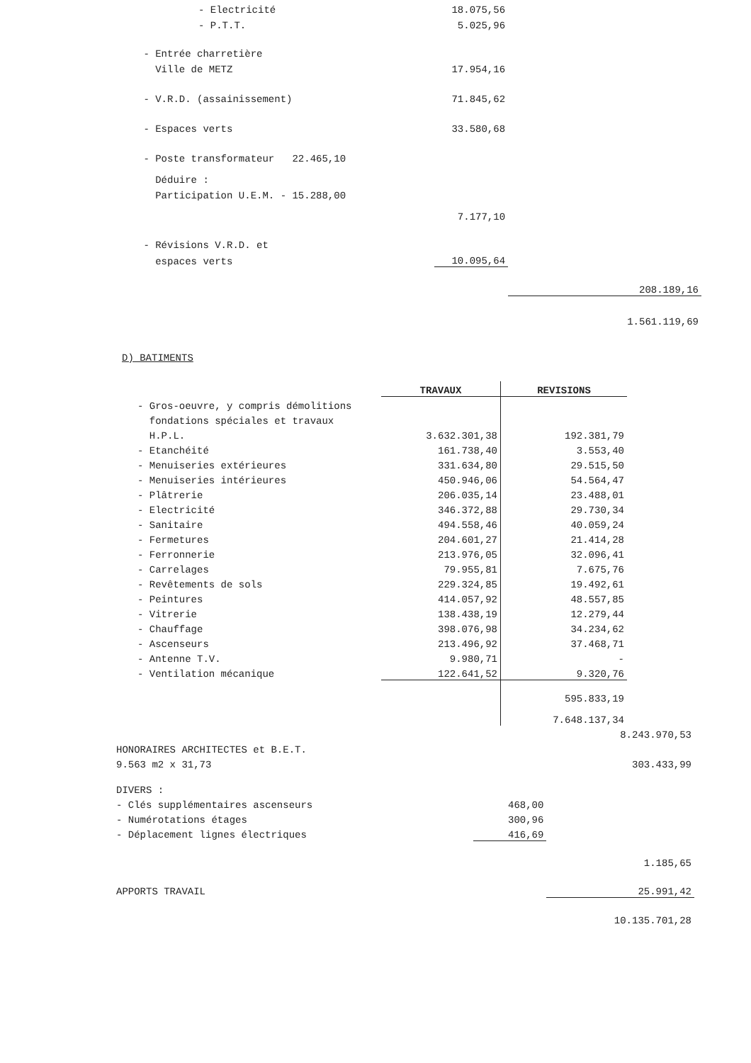| - Electricité | 18.075,56 | |
| - P.T.T. | 5.025,96 | |
| - Entrée charretière | | |
| Ville de METZ | 17.954,16 | |
| - V.R.D. (assainissement) | 71.845,62 | |
| - Espaces verts | 33.580,68 | |
| - Poste transformateur 22.465,10 | | |
| Déduire : | | |
| Participation U.E.M. - 15.288,00 | | |
| | 7.177,10 | |
| - Révisions V.R.D. et | | |
| espaces verts | 10.095,64 | |
| | | 208.189,16 |
| | | 1.561.119,69 |
D) BATIMENTS
| | TRAVAUX | REVISIONS |
| - Gros-oeuvre, y compris démolitions | | |
| fondations spéciales et travaux | | |
| H.P.L. | 3.632.301,38 | 192.381,79 |
| - Etanchéité | 161.738,40 | 3.553,40 |
| - Menuiseries extérieures | 331.634,80 | 29.515,50 |
| - Menuiseries intérieures | 450.946,06 | 54.564,47 |
| - Plâtrerie | 206.035,14 | 23.488,01 |
| - Electricité | 346.372,88 | 29.730,34 |
| - Sanitaire | 494.558,46 | 40.059,24 |
| - Fermetures | 204.601,27 | 21.414,28 |
| - Ferronnerie | 213.976,05 | 32.096,41 |
| - Carrelages | 79.955,81 | 7.675,76 |
| - Revêtements de sols | 229.324,85 | 19.492,61 |
| - Peintures | 414.057,92 | 48.557,85 |
| - Vitrerie | 138.438,19 | 12.279,44 |
| - Chauffage | 398.076,98 | 34.234,62 |
| - Ascenseurs | 213.496,92 | 37.468,71 |
| - Antenne T.V. | 9.980,71 | - |
| - Ventilation mécanique | 122.641,52 | 9.320,76 |
| | | 595.833,19 |
| | | 7.648.137,34 |
| | | 8.243.970,53 |
| HONORAIRES ARCHITECTES et B.E.T. | | |
| 9.563 m2 x 31,73 | | 303.433,99 |
| DIVERS : | | |
| - Clés supplémentaires ascenseurs | 468,00 | |
| - Numérotations étages | 300,96 | |
| - Déplacement lignes électriques | 416,69 | |
| | | 1.185,65 |
| APPORTS TRAVAIL | | 25.991,42 |
| | | 10.135.701,28 |